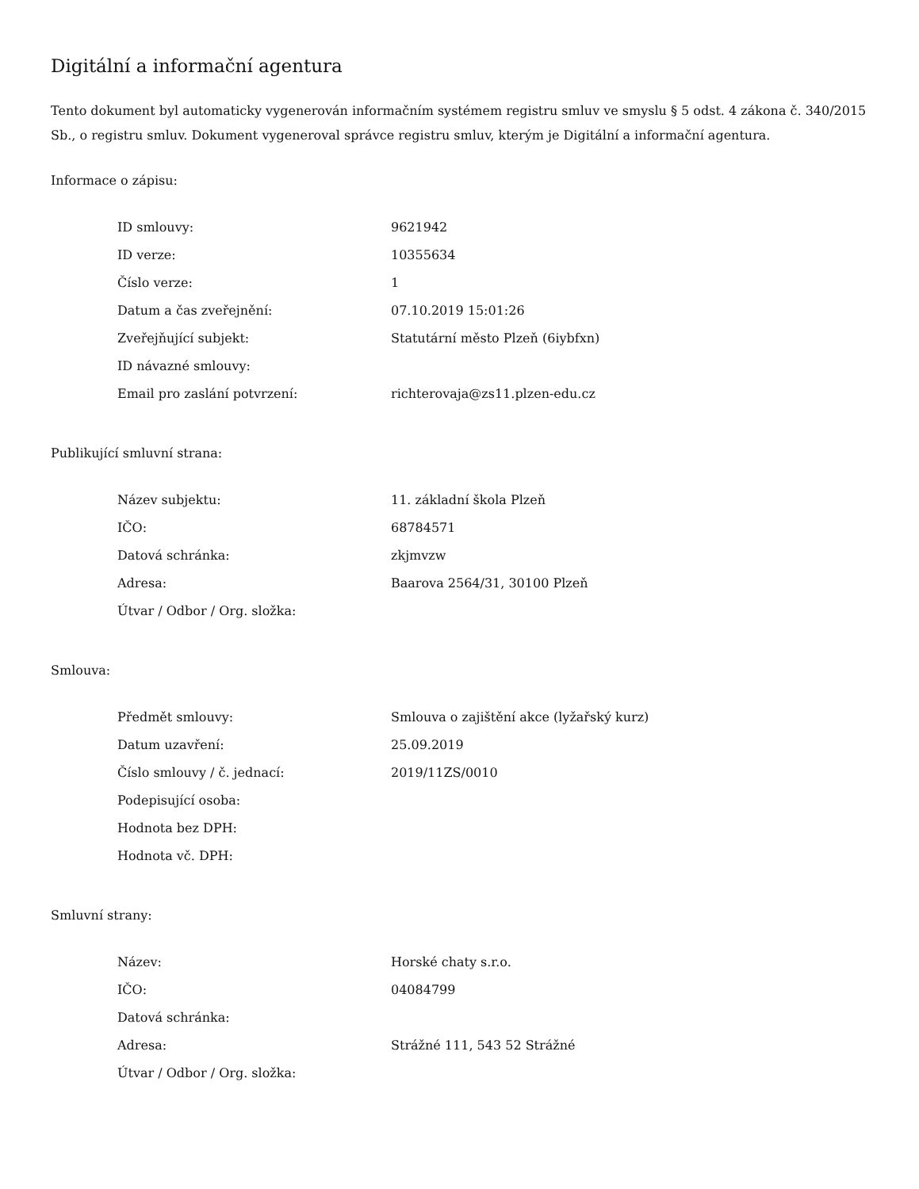Digitální a informační agentura
Tento dokument byl automaticky vygenerován informačním systémem registru smluv ve smyslu § 5 odst. 4 zákona č. 340/2015 Sb., o registru smluv. Dokument vygeneroval správce registru smluv, kterým je Digitální a informační agentura.
Informace o zápisu:
| ID smlouvy: | 9621942 |
| ID verze: | 10355634 |
| Číslo verze: | 1 |
| Datum a čas zveřejnění: | 07.10.2019 15:01:26 |
| Zveřejňující subjekt: | Statutární město Plzeň (6iybfxn) |
| ID návazné smlouvy: | |
| Email pro zaslání potvrzení: | richterovaja@zs11.plzen-edu.cz |
Publikující smluvní strana:
| Název subjektu: | 11. základní škola Plzeň |
| IČO: | 68784571 |
| Datová schránka: | zkjmvzw |
| Adresa: | Baarova 2564/31, 30100 Plzeň |
| Útvar / Odbor / Org. složka: | |
Smlouva:
| Předmět smlouvy: | Smlouva o zajištění akce (lyžařský kurz) |
| Datum uzavření: | 25.09.2019 |
| Číslo smlouvy / č. jednací: | 2019/11ZS/0010 |
| Podepisující osoba: | |
| Hodnota bez DPH: | |
| Hodnota vč. DPH: | |
Smluvní strany:
| Název: | Horské chaty s.r.o. |
| IČO: | 04084799 |
| Datová schránka: | |
| Adresa: | Strážné 111, 543 52 Strážné |
| Útvar / Odbor / Org. složka: | |